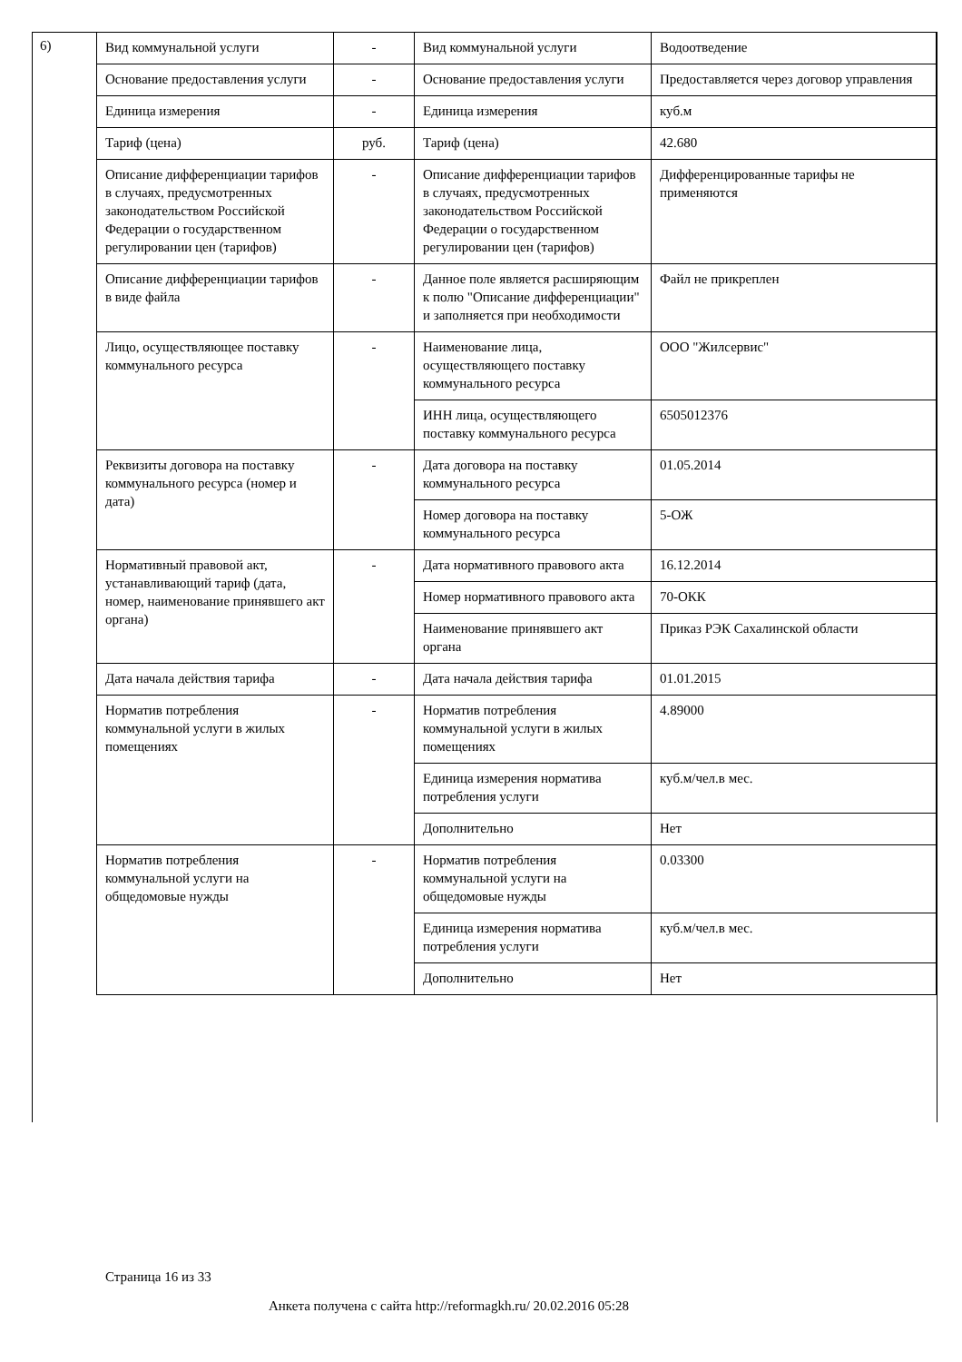6)
| Вид коммунальной услуги | - | Вид коммунальной услуги | Водоотведение |
| Основание предоставления услуги | - | Основание предоставления услуги | Предоставляется через договор управления |
| Единица измерения | - | Единица измерения | куб.м |
| Тариф (цена) | руб. | Тариф (цена) | 42.680 |
| Описание дифференциации тарифов в случаях, предусмотренных законодательством Российской Федерации о государственном регулировании цен (тарифов) | - | Описание дифференциации тарифов в случаях, предусмотренных законодательством Российской Федерации о государственном регулировании цен (тарифов) | Дифференцированные тарифы не применяются |
| Описание дифференциации тарифов в виде файла | - | Данное поле является расширяющим к полю "Описание дифференциации" и заполняется при необходимости | Файл не прикреплен |
| Лицо, осуществляющее поставку коммунального ресурса | - | Наименование лица, осуществляющего поставку коммунального ресурса | ООО "Жилсервис" |
| | | ИНН лица, осуществляющего поставку коммунального ресурса | 6505012376 |
| Реквизиты договора на поставку коммунального ресурса (номер и дата) | - | Дата договора на поставку коммунального ресурса | 01.05.2014 |
| | | Номер договора на поставку коммунального ресурса | 5-ОЖ |
| Нормативный правовой акт, устанавливающий тариф (дата, номер, наименование принявшего акт органа) | - | Дата нормативного правового акта | 16.12.2014 |
| | | Номер нормативного правового акта | 70-ОКК |
| | | Наименование принявшего акт органа | Приказ РЭК Сахалинской области |
| Дата начала действия тарифа | - | Дата начала действия тарифа | 01.01.2015 |
| Норматив потребления коммунальной услуги в жилых помещениях | - | Норматив потребления коммунальной услуги в жилых помещениях | 4.89000 |
| | | Единица измерения норматива потребления услуги | куб.м/чел.в мес. |
| | | Дополнительно | Нет |
| Норматив потребления коммунальной услуги на общедомовые нужды | - | Норматив потребления коммунальной услуги на общедомовые нужды | 0.03300 |
| | | Единица измерения норматива потребления услуги | куб.м/чел.в мес. |
| | | Дополнительно | Нет |
Страница 16 из 33
Анкета получена с сайта http://reformagkh.ru/ 20.02.2016 05:28